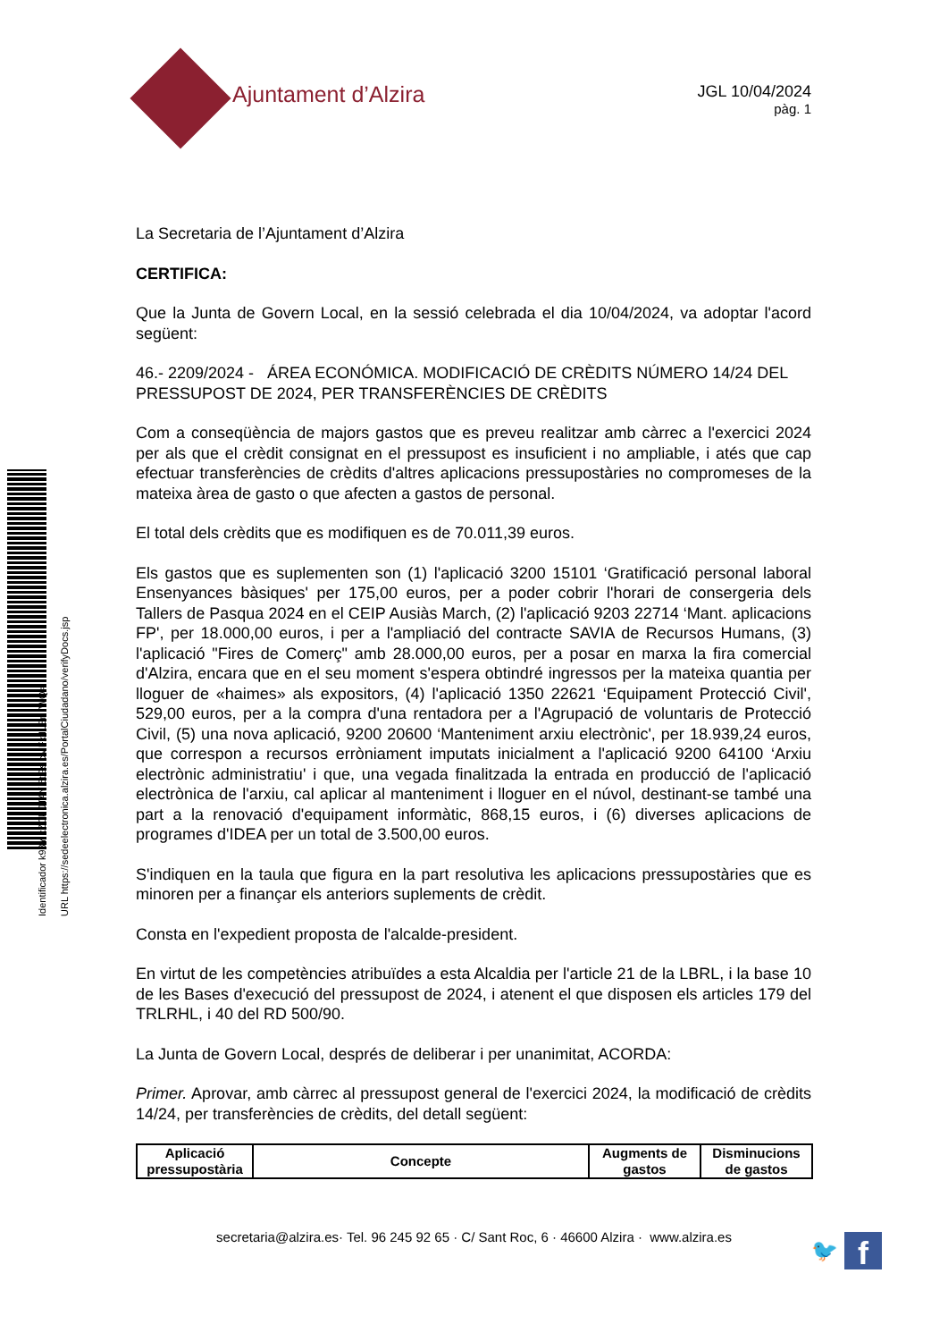Identificador k93Y xZCk JTAY 5tGs cMFx ILEn /WQ=
URL https://sedeelectronica.alzira.es/PortalCiudadano/verifyDocs.jsp
Ajuntament d’Alzira
JGL 10/04/2024
pàg. 1
La Secretaria de l’Ajuntament d’Alzira
CERTIFICA:
Que la Junta de Govern Local, en la sessió celebrada el dia 10/04/2024, va adoptar l'acord següent:
46.- 2209/2024 - ÁREA ECONÓMICA. MODIFICACIÓ DE CRÈDITS NÚMERO 14/24 DEL PRESSUPOST DE 2024, PER TRANSFERÈNCIES DE CRÈDITS
Com a conseqüència de majors gastos que es preveu realitzar amb càrrec a l'exercici 2024 per als que el crèdit consignat en el pressupost es insuficient i no ampliable, i atés que cap efectuar transferències de crèdits d'altres aplicacions pressupostàries no compromeses de la mateixa àrea de gasto o que afecten a gastos de personal.
El total dels crèdits que es modifiquen es de 70.011,39 euros.
Els gastos que es suplementen son (1) l'aplicació 3200 15101 ‘Gratificació personal laboral Ensenyances bàsiques' per 175,00 euros, per a poder cobrir l'horari de consergeria dels Tallers de Pasqua 2024 en el CEIP Ausiàs March, (2) l'aplicació 9203 22714 ‘Mant. aplicacions FP', per 18.000,00 euros, i per a l'ampliació del contracte SAVIA de Recursos Humans, (3) l'aplicació "Fires de Comerç" amb 28.000,00 euros, per a posar en marxa la fira comercial d'Alzira, encara que en el seu moment s'espera obtindré ingressos per la mateixa quantia per lloguer de «haimes» als expositors, (4) l'aplicació 1350 22621 ‘Equipament Protecció Civil', 529,00 euros, per a la compra d'una rentadora per a l'Agrupació de voluntaris de Protecció Civil, (5) una nova aplicació, 9200 20600 ‘Manteniment arxiu electrònic', per 18.939,24 euros, que correspon a recursos erròniament imputats inicialment a l'aplicació 9200 64100 ‘Arxiu electrònic administratiu' i que, una vegada finalitzada la entrada en producció de l'aplicació electrònica de l'arxiu, cal aplicar al manteniment i lloguer en el núvol, destinant-se també una part a la renovació d'equipament informàtic, 868,15 euros, i (6) diverses aplicacions de programes d'IDEA per un total de 3.500,00 euros.
S'indiquen en la taula que figura en la part resolutiva les aplicacions pressupostàries que es minoren per a finançar els anteriors suplements de crèdit.
Consta en l'expedient proposta de l'alcalde-president.
En virtut de les competències atribuïdes a esta Alcaldia per l'article 21 de la LBRL, i la base 10 de les Bases d'execució del pressupost de 2024, i atenent el que disposen els articles 179 del TRLRHL, i 40 del RD 500/90.
La Junta de Govern Local, després de deliberar i per unanimitat, ACORDA:
Primer. Aprovar, amb càrrec al pressupost general de l'exercici 2024, la modificació de crèdits 14/24, per transferències de crèdits, del detall següent:
| Aplicació pressupostària | Concepte | Augments de gastos | Disminucions de gastos |
| --- | --- | --- | --- |
secretaria@alzira.es· Tel. 96 245 92 65 · C/ Sant Roc, 6 · 46600 Alzira · www.alzira.es
🐦 f